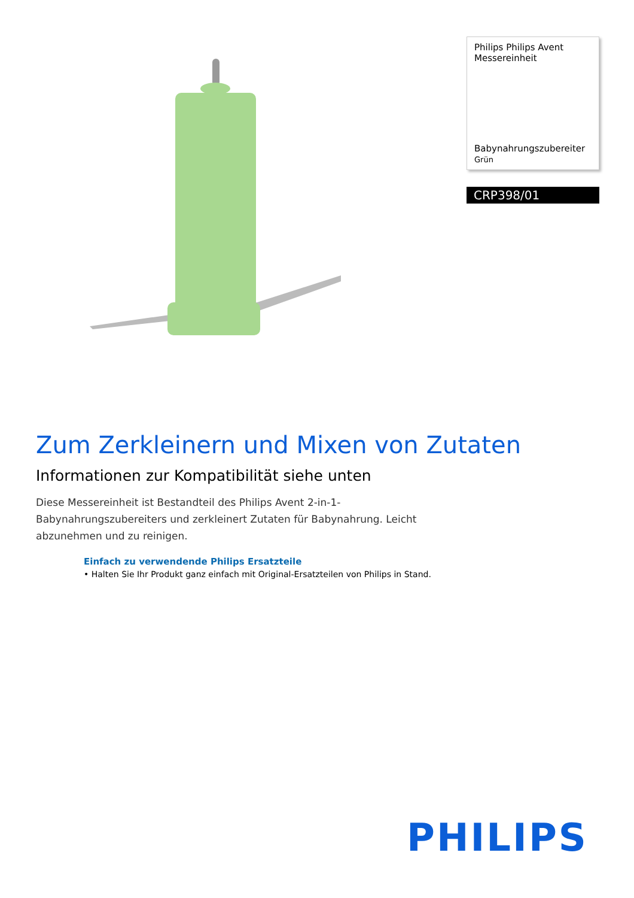Philips Philips Avent Messereinheit
Babynahrungszubereiter
Grün
CRP398/01
Zum Zerkleinern und Mixen von Zutaten
Informationen zur Kompatibilität siehe unten
Diese Messereinheit ist Bestandteil des Philips Avent 2-in-1-Babynahrungszubereiters und zerkleinert Zutaten für Babynahrung. Leicht abzunehmen und zu reinigen.
Einfach zu verwendende Philips Ersatzteile
• Halten Sie Ihr Produkt ganz einfach mit Original-Ersatzteilen von Philips in Stand.
PHILIPS